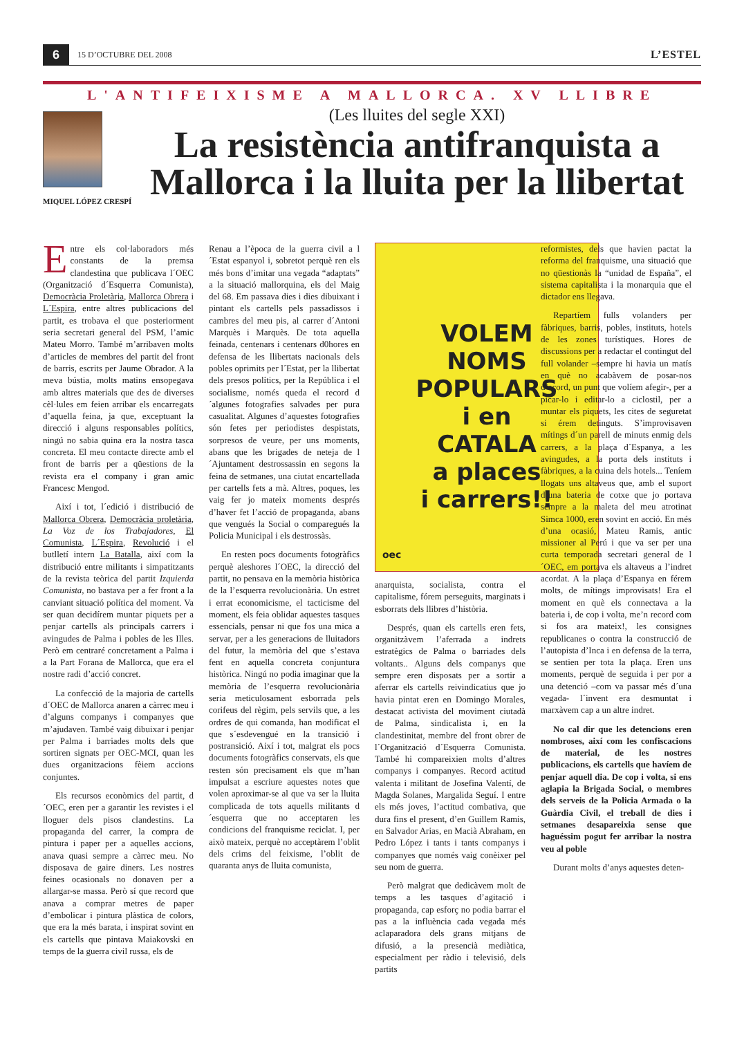6
15 D’OCTUBRE DEL 2008
L’ESTEL
L'ANTIFEIXISME A MALLORCA. XV LLIBRE
MIQUEL LÓPEZ CRESPÍ
(Les lluites del segle XXI)
La resistència antifranquista a Mallorca i la lluita per la llibertat
Entre els col·laboradors més constants de la premsa clandestina que publicava l´OEC (Organització d´Esquerra Comunista), Democràcia Proletària, Mallorca Obrera i L´Espira, entre altres publicacions del partit, es trobava el que posteriorment seria secretari general del PSM, l’amic Mateu Morro. També m’arribaven molts d’articles de membres del partit del front de barris, escrits per Jaume Obrador. A la meva bústia, molts matins ensopegava amb altres materials que des de diverses cèl·lules em feien arribar els encarregats d’aquella feina, ja que, exceptuant la direcció i alguns responsables polítics, ningú no sabia quina era la nostra tasca concreta. El meu contacte directe amb el front de barris per a qüestions de la revista era el company i gran amic Francesc Mengod.
Així i tot, l´edició i distribució de Mallorca Obrera, Democràcia proletària, La Voz de los Trabajadores, El Comunista, L´Espira, Revolució i el butlletí intern La Batalla, així com la distribució entre militants i simpatitzants de la revista teòrica del partit Izquierda Comunista, no bastava per a fer front a la canviant situació política del moment. Va ser quan decidírem muntar piquets per a penjar cartells als principals carrers i avingudes de Palma i pobles de les Illes. Però em centraré concretament a Palma i a la Part Forana de Mallorca, que era el nostre radi d’acció concret.
La confecció de la majoria de cartells d´OEC de Mallorca anaren a càrrec meu i d’alguns companys i companyes que m’ajudaven. També vaig dibuixar i penjar per Palma i barriades molts dels que sortiren signats per OEC-MCI, quan les dues organitzacions fèiem accions conjuntes.
Els recursos econòmics del partit, d´OEC, eren per a garantir les revistes i el lloguer dels pisos clandestins. La propaganda del carrer, la compra de pintura i paper per a aquelles accions, anava quasi sempre a càrrec meu. No disposava de gaire diners. Les nostres feines ocasionals no donaven per a allargar-se massa. Però sí que record que anava a comprar metres de paper d’embolicar i pintura plàstica de colors, que era la més barata, i inspirat sovint en els cartells que pintava Maiakovski en temps de la guerra civil russa, els de
Renau a l’època de la guerra civil a l´Estat espanyol i, sobretot perquè ren els més bons d’imitar una vegada “adaptats” a la situació mallorquina, els del Maig del 68. Em passava dies i dies dibuixant i pintant els cartells pels passadissos i cambres del meu pis, al carrer d´Antoni Marquès i Marquès. De tota aquella feinada, centenars i centenars d0hores en defensa de les llibertats nacionals dels pobles oprimits per l´Estat, per la llibertat dels presos polítics, per la República i el socialisme, només queda el record d´algunes fotografies salvades per pura casualitat. Algunes d’aquestes fotografies són fetes per periodistes despistats, sorpresos de veure, per uns moments, abans que les brigades de neteja de l´Ajuntament destrossassin en segons la feina de setmanes, una ciutat encartellada per cartells fets a mà. Altres, poques, les vaig fer jo mateix moments després d’haver fet l’acció de propaganda, abans que vengués la Social o comparegués la Policia Municipal i els destrossàs.
En resten pocs documents fotogràfics perquè aleshores l´OEC, la direcció del partit, no pensava en la memòria històrica de la l’esquerra revolucionària. Un estret i errat economicisme, el tacticisme del moment, els feia oblidar aquestes tasques essencials, pensar ni que fos una mica a servar, per a les generacions de lluitadors del futur, la memòria del que s’estava fent en aquella concreta conjuntura històrica. Ningú no podia imaginar que la memòria de l’esquerra revolucionària seria meticulosament esborrada pels corifeus del règim, pels servils que, a les ordres de qui comanda, han modificat el que s´esdevengué en la transició i postransició. Així i tot, malgrat els pocs documents fotogràfics conservats, els que resten són precisament els que m’han impulsat a escriure aquestes notes que volen aproximar-se al que va ser la lluita complicada de tots aquells militants d´esquerra que no acceptaren les condicions del franquisme reciclat. I, per això mateix, perquè no acceptàrem l’oblit dels crims del feixisme, l’oblit de quaranta anys de lluita comunista,
VOLEM
NOMS
POPULARS
i en
CATALA
a places
i carrers!!
oec
anarquista, socialista, contra el capitalisme, fórem perseguits, marginats i esborrats dels llibres d’història.
Després, quan els cartells eren fets, organitzàvem l’aferrada a indrets estratègics de Palma o barriades dels voltants.. Alguns dels companys que sempre eren disposats per a sortir a aferrar els cartells reivindicatius que jo havia pintat eren en Domingo Morales, destacat activista del moviment ciutadà de Palma, sindicalista i, en la clandestinitat, membre del front obrer de l´Organització d´Esquerra Comunista. També hi compareixien molts d’altres companys i companyes. Record actitud valenta i militant de Josefina Valentí, de Magda Solanes, Margalida Seguí. I entre els més joves, l’actitud combativa, que dura fins el present, d’en Guillem Ramis, en Salvador Arias, en Macià Abraham, en Pedro López i tants i tants companys i companyes que només vaig conèixer pel seu nom de guerra.
Però malgrat que dedicàvem molt de temps a les tasques d’agitació i propaganda, cap esforç no podia barrar el pas a la influència cada vegada més aclaparadora dels grans mitjans de difusió, a la presencià mediàtica, especialment per ràdio i televisió, dels partits
reformistes, dels que havien pactat la reforma del franquisme, una situació que no qüestionàs la “unidad de España”, el sistema capitalista i la monarquia que el dictador ens llegava.
Repartíem fulls volanders per fàbriques, barris, pobles, instituts, hotels de les zones turístiques. Hores de discussions per a redactar el contingut del full volander –sempre hi havia un matís en què no acabàvem de posar-nos d’acord, un punt que volíem afegir-, per a picar-lo i editar-lo a ciclostil, per a muntar els piquets, les cites de seguretat si érem detinguts. S’improvisaven mítings d´un parell de minuts enmig dels carrers, a la plaça d´Espanya, a les avingudes, a la porta dels instituts i fàbriques, a la cuina dels hotels... Teníem llogats uns altaveus que, amb el suport d’una bateria de cotxe que jo portava sempre a la maleta del meu atrotinat Simca 1000, eren sovint en acció. En més d’una ocasió, Mateu Ramis, antic missioner al Perú i que va ser per una curta temporada secretari general de l´OEC, em portava els altaveus a l’indret acordat. A la plaça d’Espanya en férem molts, de mítings improvisats! Era el moment en què els connectava a la bateria i, de cop i volta, me’n record com si fos ara mateix!, les consignes republicanes o contra la construcció de l’autopista d’Inca i en defensa de la terra, se sentien per tota la plaça. Eren uns moments, perquè de seguida i per por a una detenció –com va passar més d´una vegada- l´invent era desmuntat i marxàvem cap a un altre indret.
No cal dir que les detencions eren nombroses, així com les confiscacions de material, de les nostres publicacions, els cartells que havíem de penjar aquell dia. De cop i volta, si ens aglapia la Brigada Social, o membres dels serveis de la Policia Armada o la Guàrdia Civil, el treball de dies i setmanes desapareixia sense que haguéssim pogut fer arribar la nostra veu al poble
Durant molts d’anys aquestes deten-